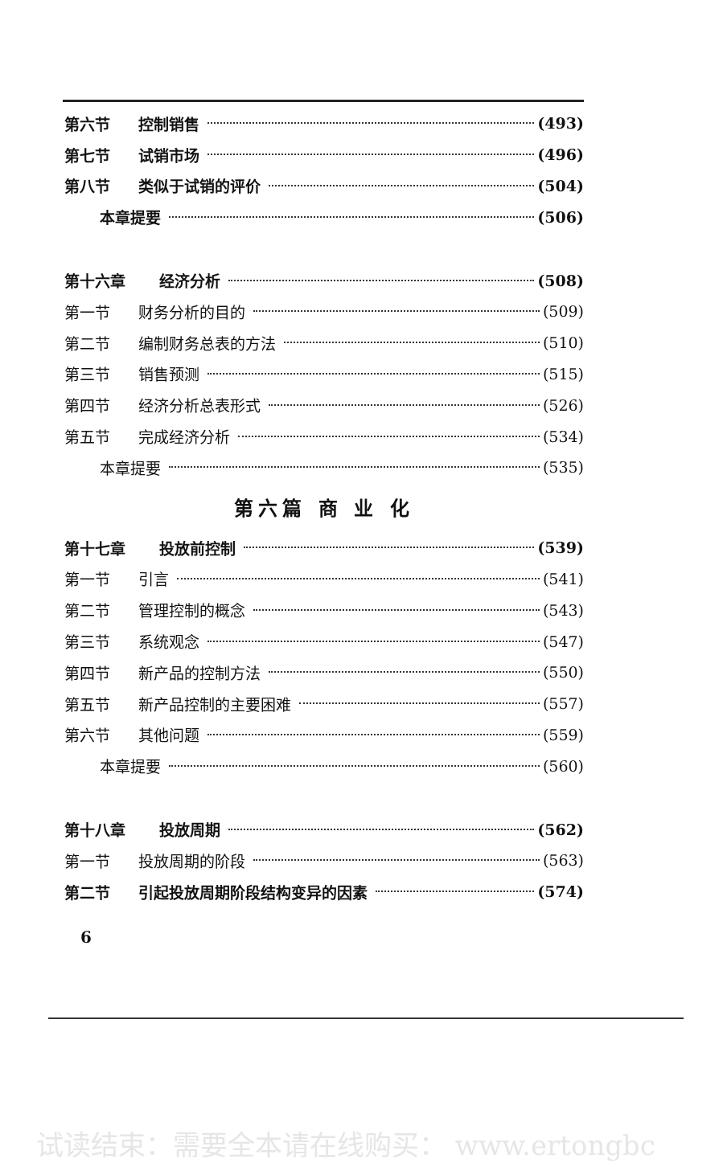第六节 控制销售 (493)
第七节 试销市场 (496)
第八节 类似于试销的评价 (504)
本章提要 (506)
第十六章 经济分析 (508)
第一节 财务分析的目的 (509)
第二节 编制财务总表的方法 (510)
第三节 销售预测 (515)
第四节 经济分析总表形式 (526)
第五节 完成经济分析 (534)
本章提要 (535)
第六篇 商 业 化
第十七章 投放前控制 (539)
第一节 引言 (541)
第二节 管理控制的概念 (543)
第三节 系统观念 (547)
第四节 新产品的控制方法 (550)
第五节 新产品控制的主要困难 (557)
第六节 其他问题 (559)
本章提要 (560)
第十八章 投放周期 (562)
第一节 投放周期的阶段 (563)
第二节 引起投放周期阶段结构变异的因素 (574)
6
试读结束：需要全本请在线购买： www.ertongbc